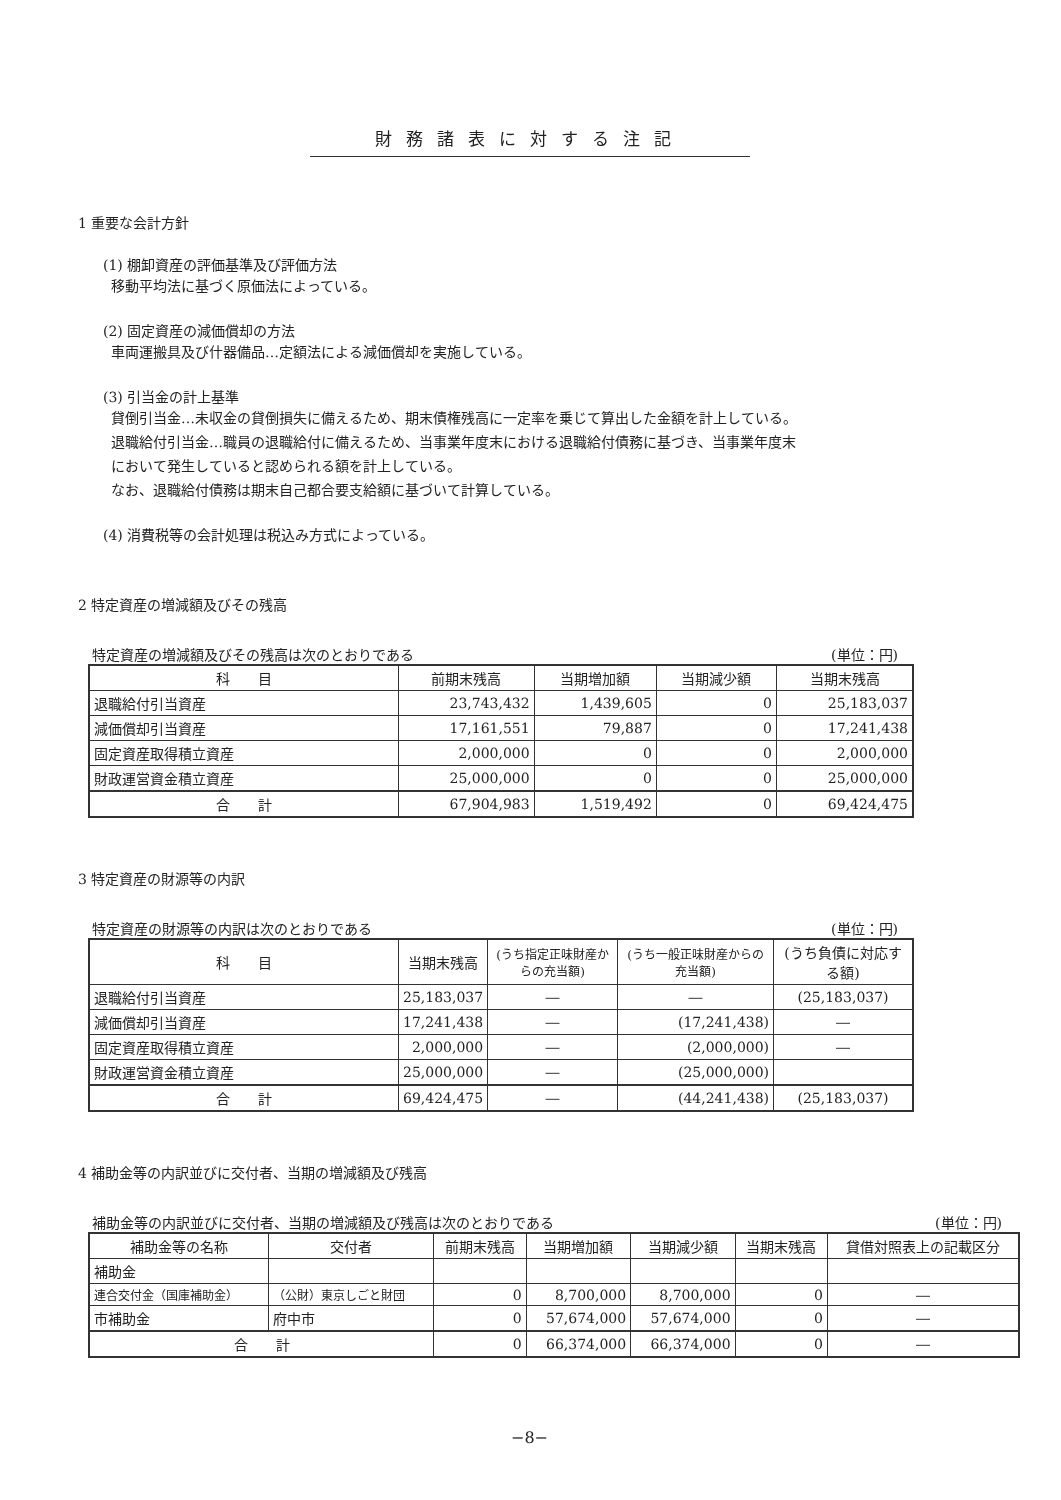財務諸表に対する注記
1 重要な会計方針
(1) 棚卸資産の評価基準及び評価方法
移動平均法に基づく原価法によっている。
(2) 固定資産の減価償却の方法
車両運搬具及び什器備品…定額法による減価償却を実施している。
(3) 引当金の計上基準
貸倒引当金…未収金の貸倒損失に備えるため、期末債権残高に一定率を乗じて算出した金額を計上している。
退職給付引当金…職員の退職給付に備えるため、当事業年度末における退職給付債務に基づき、当事業年度末
において発生していると認められる額を計上している。
なお、退職給付債務は期末自己都合要支給額に基づいて計算している。
(4) 消費税等の会計処理は税込み方式によっている。
2 特定資産の増減額及びその残高
特定資産の増減額及びその残高は次のとおりである (単位：円)
| 科 目 | 前期末残高 | 当期増加額 | 当期減少額 | 当期末残高 |
| --- | --- | --- | --- | --- |
| 退職給付引当資産 | 23,743,432 | 1,439,605 | 0 | 25,183,037 |
| 減価償却引当資産 | 17,161,551 | 79,887 | 0 | 17,241,438 |
| 固定資産取得積立資産 | 2,000,000 | 0 | 0 | 2,000,000 |
| 財政運営資金積立資産 | 25,000,000 | 0 | 0 | 25,000,000 |
| 合 計 | 67,904,983 | 1,519,492 | 0 | 69,424,475 |
3 特定資産の財源等の内訳
特定資産の財源等の内訳は次のとおりである (単位：円)
| 科 目 | 当期末残高 | (うち指定正味財産からの充当額) | (うち一般正味財産からの充当額) | (うち負債に対応する額) |
| --- | --- | --- | --- | --- |
| 退職給付引当資産 | 25,183,037 | ― | ― | (25,183,037) |
| 減価償却引当資産 | 17,241,438 | ― | (17,241,438) | ― |
| 固定資産取得積立資産 | 2,000,000 | ― | (2,000,000) | ― |
| 財政運営資金積立資産 | 25,000,000 | ― | (25,000,000) | |
| 合 計 | 69,424,475 | ― | (44,241,438) | (25,183,037) |
4 補助金等の内訳並びに交付者、当期の増減額及び残高
補助金等の内訳並びに交付者、当期の増減額及び残高は次のとおりである (単位：円)
| 補助金等の名称 | 交付者 | 前期末残高 | 当期増加額 | 当期減少額 | 当期末残高 | 貸借対照表上の記載区分 |
| --- | --- | --- | --- | --- | --- | --- |
| 補助金 | | | | | | |
| 連合交付金（国庫補助金） | （公財）東京しごと財団 | 0 | 8,700,000 | 8,700,000 | 0 | ― |
| 市補助金 | 府中市 | 0 | 57,674,000 | 57,674,000 | 0 | ― |
| 合 計 | | 0 | 66,374,000 | 66,374,000 | 0 | ― |
−8−